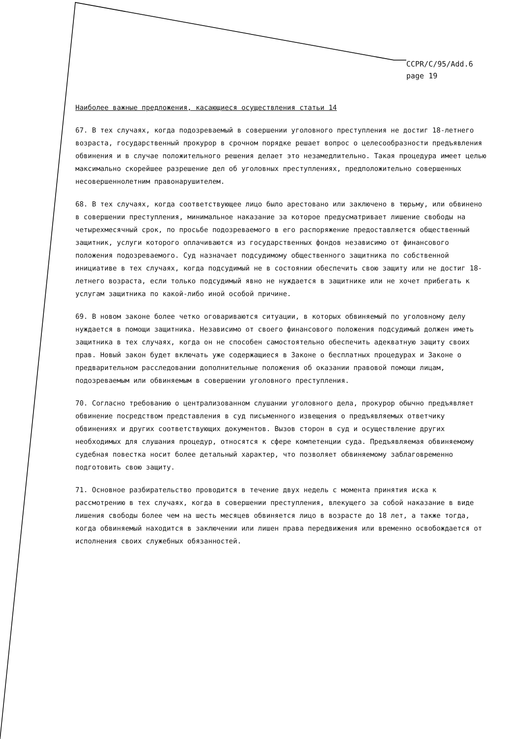CCPR/C/95/Add.6
page 19
Наиболее важные предложения, касающиеся осуществления статьи 14
67. В тех случаях, когда подозреваемый в совершении уголовного преступления не достиг 18-летнего возраста, государственный прокурор в срочном порядке решает вопрос о целесообразности предъявления обвинения и в случае положительного решения делает это незамедлительно. Такая процедура имеет целью максимально скорейшее разрешение дел об уголовных преступлениях, предположительно совершенных несовершеннолетним правонарушителем.
68. В тех случаях, когда соответствующее лицо было арестовано или заключено в тюрьму, или обвинено в совершении преступления, минимальное наказание за которое предусматривает лишение свободы на четырехмесячный срок, по просьбе подозреваемого в его распоряжение предоставляется общественный защитник, услуги которого оплачиваются из государственных фондов независимо от финансового положения подозреваемого. Суд назначает подсудимому общественного защитника по собственной инициативе в тех случаях, когда подсудимый не в состоянии обеспечить свою защиту или не достиг 18-летнего возраста, если только подсудимый явно не нуждается в защитнике или не хочет прибегать к услугам защитника по какой-либо иной особой причине.
69. В новом законе более четко оговариваются ситуации, в которых обвиняемый по уголовному делу нуждается в помощи защитника. Независимо от своего финансового положения подсудимый должен иметь защитника в тех случаях, когда он не способен самостоятельно обеспечить адекватную защиту своих прав. Новый закон будет включать уже содержащиеся в Законе о бесплатных процедурах и Законе о предварительном расследовании дополнительные положения об оказании правовой помощи лицам, подозреваемым или обвиняемым в совершении уголовного преступления.
70. Согласно требованию о централизованном слушании уголовного дела, прокурор обычно предъявляет обвинение посредством представления в суд письменного извещения о предъявляемых ответчику обвинениях и других соответствующих документов. Вызов сторон в суд и осуществление других необходимых для слушания процедур, относятся к сфере компетенции суда. Предъявляемая обвиняемому судебная повестка носит более детальный характер, что позволяет обвиняемому заблаговременно подготовить свою защиту.
71. Основное разбирательство проводится в течение двух недель с момента принятия иска к рассмотрению в тех случаях, когда в совершении преступления, влекущего за собой наказание в виде лишения свободы более чем на шесть месяцев обвиняется лицо в возрасте до 18 лет, а также тогда, когда обвиняемый находится в заключении или лишен права передвижения или временно освобождается от исполнения своих служебных обязанностей.